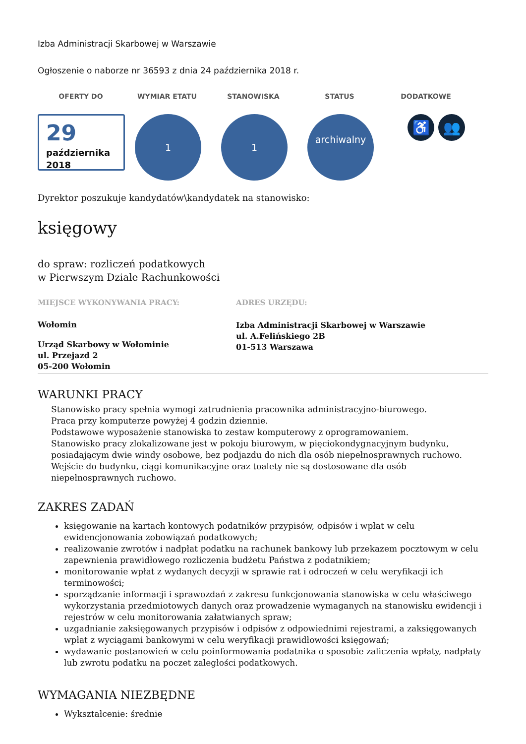Izba Administracji Skarbowej w Warszawie
Ogłoszenie o naborze nr 36593 z dnia 24 października 2018 r.
OFERTY DO WYMIAR ETATU STANOWISKA STATUS DODATKOWE
29
października
2018
1 1
archiwalny
♿ 👥
Dyrektor poszukuje kandydatów\kandydatek na stanowisko:
księgowy
do spraw: rozliczeń podatkowych
w Pierwszym Dziale Rachunkowości
MIEJSCE WYKONYWANIA PRACY:
Wołomin
Urząd Skarbowy w Wołominie
ul. Przejazd 2
05-200 Wołomin
ADRES URZĘDU:
Izba Administracji Skarbowej w Warszawie
ul. A.Felińskiego 2B
01-513 Warszawa
WARUNKI PRACY
Stanowisko pracy spełnia wymogi zatrudnienia pracownika administracyjno-biurowego.
Praca przy komputerze powyżej 4 godzin dziennie.
Podstawowe wyposażenie stanowiska to zestaw komputerowy z oprogramowaniem.
Stanowisko pracy zlokalizowane jest w pokoju biurowym, w pięciokondygnacyjnym budynku, posiadającym dwie windy osobowe, bez podjazdu do nich dla osób niepełnosprawnych ruchowo.
Wejście do budynku, ciągi komunikacyjne oraz toalety nie są dostosowane dla osób niepełnosprawnych ruchowo.
ZAKRES ZADAŃ
księgowanie na kartach kontowych podatników przypisów, odpisów i wpłat w celu ewidencjonowania zobowiązań podatkowych;
realizowanie zwrotów i nadpłat podatku na rachunek bankowy lub przekazem pocztowym w celu zapewnienia prawidłowego rozliczenia budżetu Państwa z podatnikiem;
monitorowanie wpłat z wydanych decyzji w sprawie rat i odroczeń w celu weryfikacji ich terminowości;
sporządzanie informacji i sprawozdań z zakresu funkcjonowania stanowiska w celu właściwego wykorzystania przedmiotowych danych oraz prowadzenie wymaganych na stanowisku ewidencji i rejestrów w celu monitorowania załatwianych spraw;
uzgadnianie zaksięgowanych przypisów i odpisów z odpowiednimi rejestrami, a zaksięgowanych wpłat z wyciągami bankowymi w celu weryfikacji prawidłowości księgowań;
wydawanie postanowień w celu poinformowania podatnika o sposobie zaliczenia wpłaty, nadpłaty lub zwrotu podatku na poczet zaległości podatkowych.
WYMAGANIA NIEZBĘDNE
Wykształcenie: średnie